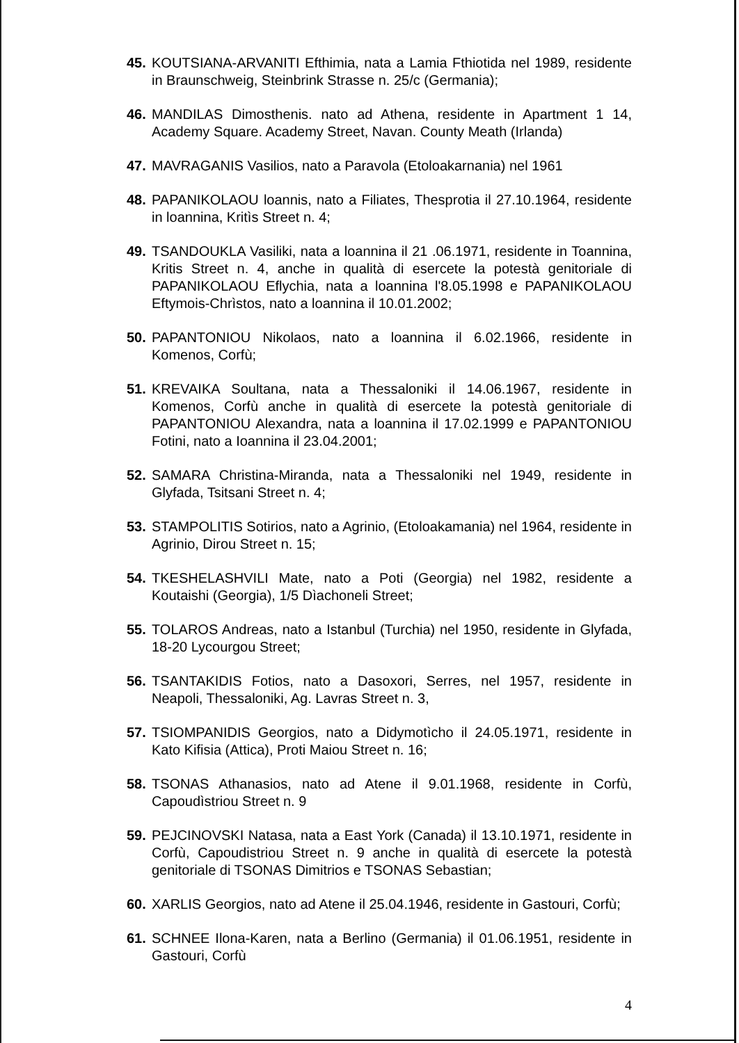45. KOUTSIANA-ARVANITI Efthimia, nata a Lamia Fthiotida nel 1989, residente in Braunschweig, Steinbrink Strasse n. 25/c (Germania);
46. MANDILAS Dimosthenis. nato ad Athena, residente in Apartment 1 14, Academy Square. Academy Street, Navan. County Meath (Irlanda)
47. MAVRAGANIS Vasilios, nato a Paravola (Etoloakarnania) nel 1961
48. PAPANIKOLAOU loannis, nato a Filiates, Thesprotia il 27.10.1964, residente in loannina, Kritìs Street n. 4;
49. TSANDOUKLA Vasiliki, nata a loannina il 21 .06.1971, residente in Toannina, Kritis Street n. 4, anche in qualità di esercete la potestà genitoriale di PAPANIKOLAOU Eflychia, nata a loannina l'8.05.1998 e PAPANIKOLAOU Eftymois-Chrìstos, nato a loannina il 10.01.2002;
50. PAPANTONIOU Nikolaos, nato a loannina il 6.02.1966, residente in Komenos, Corfù;
51. KREVAIKA Soultana, nata a Thessaloniki il 14.06.1967, residente in Komenos, Corfù anche in qualità di esercete la potestà genitoriale di PAPANTONIOU Alexandra, nata a loannina il 17.02.1999 e PAPANTONIOU Fotini, nato a Ioannina il 23.04.2001;
52. SAMARA Christina-Miranda, nata a Thessaloniki nel 1949, residente in Glyfada, Tsitsani Street n. 4;
53. STAMPOLITIS Sotirios, nato a Agrinio, (Etoloakamania) nel 1964, residente in Agrinio, Dirou Street n. 15;
54. TKESHELASHVILI Mate, nato a Poti (Georgia) nel 1982, residente a Koutaishi (Georgia), 1/5 Dìachoneli Street;
55. TOLAROS Andreas, nato a Istanbul (Turchia) nel 1950, residente in Glyfada, 18-20 Lycourgou Street;
56. TSANTAKIDIS Fotios, nato a Dasoxori, Serres, nel 1957, residente in Neapoli, Thessaloniki, Ag. Lavras Street n. 3,
57. TSIOMPANIDIS Georgios, nato a Didymotìcho il 24.05.1971, residente in Kato Kifisia (Attica), Proti Maiou Street n. 16;
58. TSONAS Athanasios, nato ad Atene il 9.01.1968, residente in Corfù, Capoudìstriou Street n. 9
59. PEJCINOVSKI Natasa, nata a East York (Canada) il 13.10.1971, residente in Corfù, Capoudistriou Street n. 9 anche in qualità di esercete la potestà genitoriale di TSONAS Dimitrios e TSONAS Sebastian;
60. XARLIS Georgios, nato ad Atene il 25.04.1946, residente in Gastouri, Corfù;
61. SCHNEE Ilona-Karen, nata a Berlino (Germania) il 01.06.1951, residente in Gastouri, Corfù
4